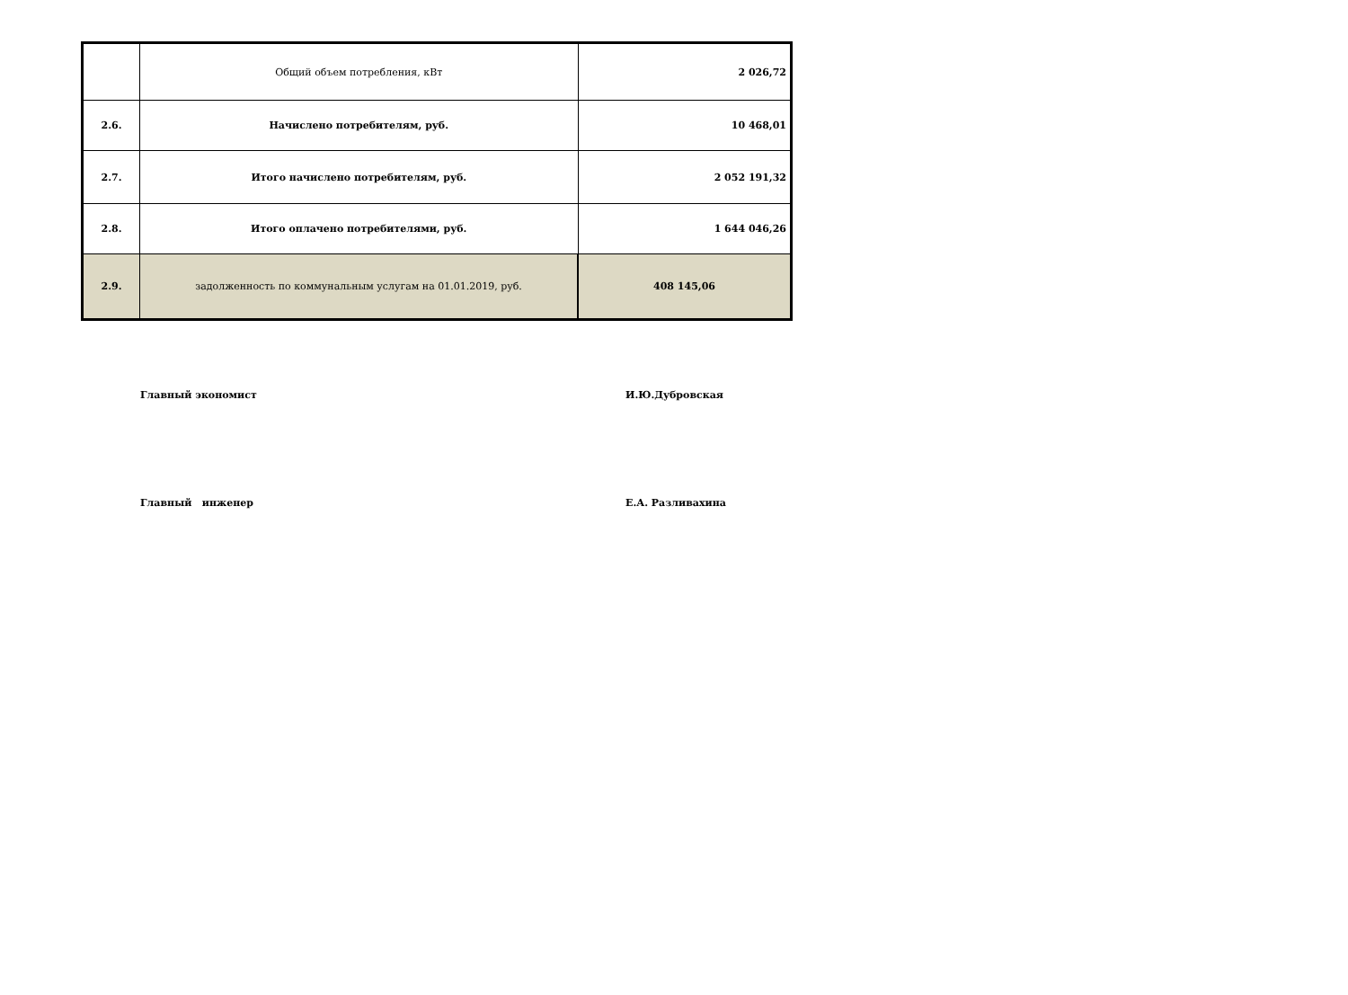| | Общий объем потребления, кВт | 2 026,72 |
| 2.6. | Начислено потребителям, руб. | 10 468,01 |
| 2.7. | Итого начислено потребителям, руб. | 2 052 191,32 |
| 2.8. | Итого оплачено потребителями, руб. | 1 644 046,26 |
| 2.9. | задолженность по коммунальным услугам на 01.01.2019, руб. | 408 145,06 |
Главный экономист И.Ю.Дубровская
Главный инженер Е.А. Разливахина